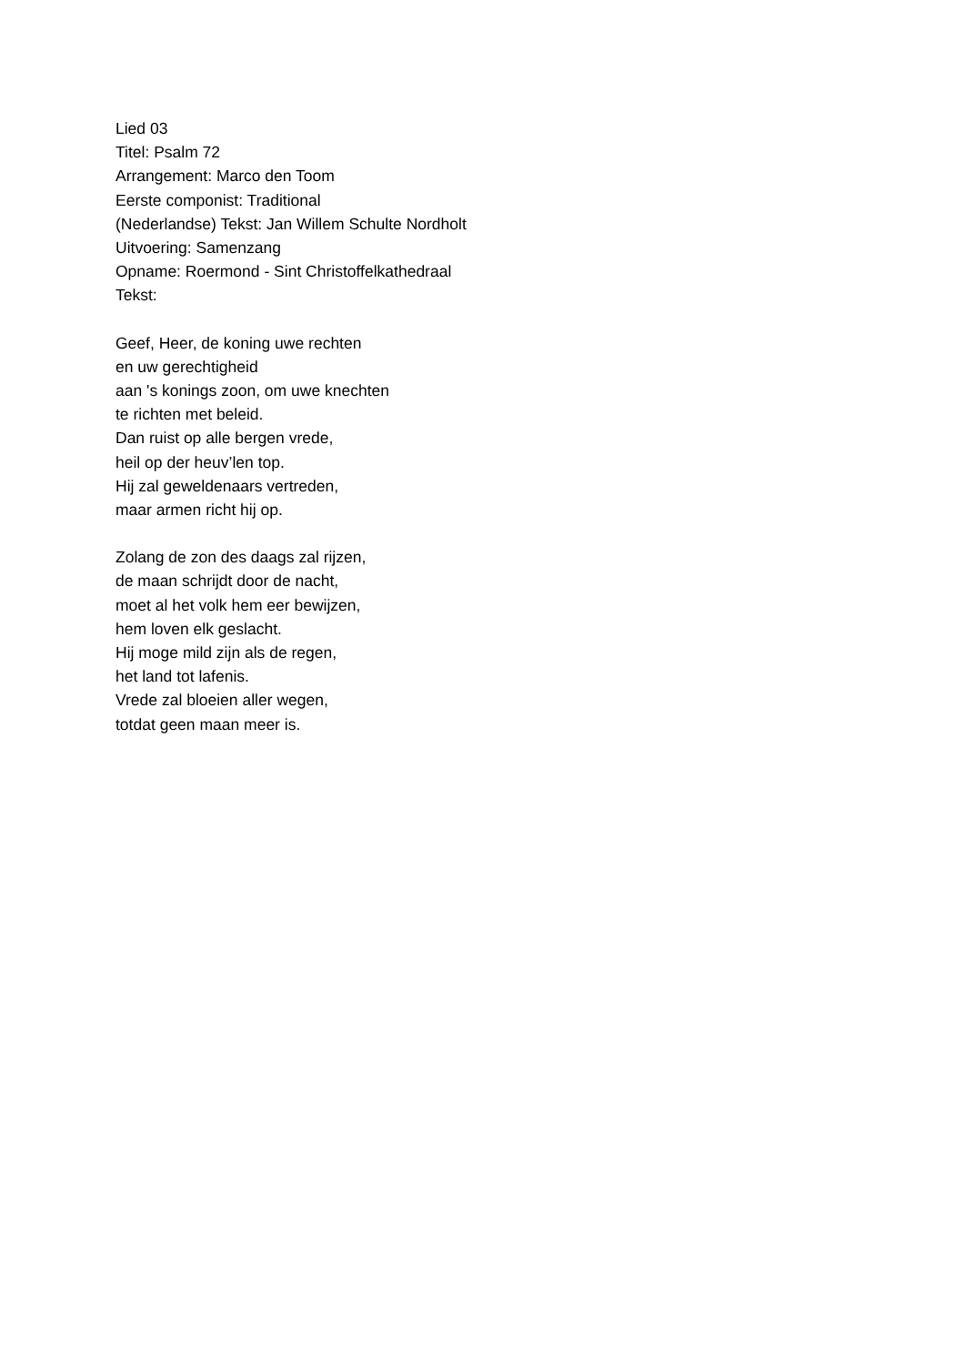Lied 03
Titel: Psalm 72
Arrangement: Marco den Toom
Eerste componist: Traditional
(Nederlandse) Tekst: Jan Willem Schulte Nordholt
Uitvoering: Samenzang
Opname: Roermond - Sint Christoffelkathedraal
Tekst:
Geef, Heer, de koning uwe rechten
en uw gerechtigheid
aan 's konings zoon, om uwe knechten
te richten met beleid.
Dan ruist op alle bergen vrede,
heil op der heuv’len top.
Hij zal geweldenaars vertreden,
maar armen richt hij op.
Zolang de zon des daags zal rijzen,
de maan schrijdt door de nacht,
moet al het volk hem eer bewijzen,
hem loven elk geslacht.
Hij moge mild zijn als de regen,
het land tot lafenis.
Vrede zal bloeien aller wegen,
totdat geen maan meer is.